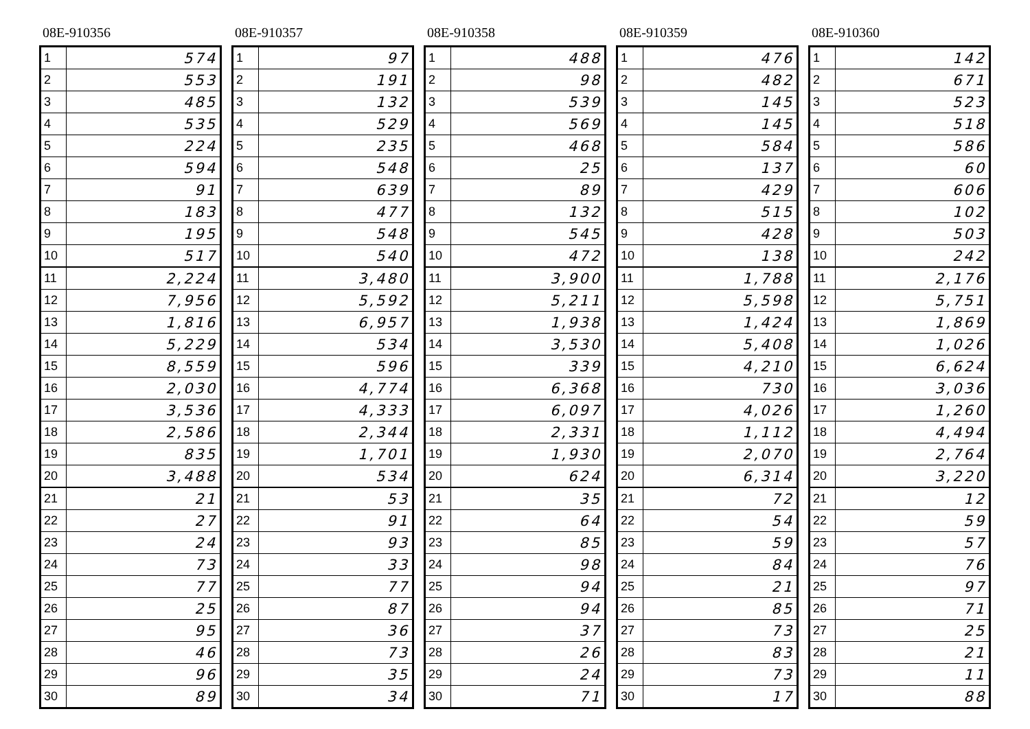08E-910356
| 1 | 574 |
| 2 | 553 |
| 3 | 485 |
| 4 | 535 |
| 5 | 224 |
| 6 | 594 |
| 7 | 91 |
| 8 | 183 |
| 9 | 195 |
| 10 | 517 |
| 11 | 2,224 |
| 12 | 7,956 |
| 13 | 1,816 |
| 14 | 5,229 |
| 15 | 8,559 |
| 16 | 2,030 |
| 17 | 3,536 |
| 18 | 2,586 |
| 19 | 835 |
| 20 | 3,488 |
| 21 | 21 |
| 22 | 27 |
| 23 | 24 |
| 24 | 73 |
| 25 | 77 |
| 26 | 25 |
| 27 | 95 |
| 28 | 46 |
| 29 | 96 |
| 30 | 89 |
08E-910357
| 1 | 97 |
| 2 | 191 |
| 3 | 132 |
| 4 | 529 |
| 5 | 235 |
| 6 | 548 |
| 7 | 639 |
| 8 | 477 |
| 9 | 548 |
| 10 | 540 |
| 11 | 3,480 |
| 12 | 5,592 |
| 13 | 6,957 |
| 14 | 534 |
| 15 | 596 |
| 16 | 4,774 |
| 17 | 4,333 |
| 18 | 2,344 |
| 19 | 1,701 |
| 20 | 534 |
| 21 | 53 |
| 22 | 91 |
| 23 | 93 |
| 24 | 33 |
| 25 | 77 |
| 26 | 87 |
| 27 | 36 |
| 28 | 73 |
| 29 | 35 |
| 30 | 34 |
08E-910358
| 1 | 488 |
| 2 | 98 |
| 3 | 539 |
| 4 | 569 |
| 5 | 468 |
| 6 | 25 |
| 7 | 89 |
| 8 | 132 |
| 9 | 545 |
| 10 | 472 |
| 11 | 3,900 |
| 12 | 5,211 |
| 13 | 1,938 |
| 14 | 3,530 |
| 15 | 339 |
| 16 | 6,368 |
| 17 | 6,097 |
| 18 | 2,331 |
| 19 | 1,930 |
| 20 | 624 |
| 21 | 35 |
| 22 | 64 |
| 23 | 85 |
| 24 | 98 |
| 25 | 94 |
| 26 | 94 |
| 27 | 37 |
| 28 | 26 |
| 29 | 24 |
| 30 | 71 |
08E-910359
| 1 | 476 |
| 2 | 482 |
| 3 | 145 |
| 4 | 145 |
| 5 | 584 |
| 6 | 137 |
| 7 | 429 |
| 8 | 515 |
| 9 | 428 |
| 10 | 138 |
| 11 | 1,788 |
| 12 | 5,598 |
| 13 | 1,424 |
| 14 | 5,408 |
| 15 | 4,210 |
| 16 | 730 |
| 17 | 4,026 |
| 18 | 1,112 |
| 19 | 2,070 |
| 20 | 6,314 |
| 21 | 72 |
| 22 | 54 |
| 23 | 59 |
| 24 | 84 |
| 25 | 21 |
| 26 | 85 |
| 27 | 73 |
| 28 | 83 |
| 29 | 73 |
| 30 | 17 |
08E-910360
| 1 | 142 |
| 2 | 671 |
| 3 | 523 |
| 4 | 518 |
| 5 | 586 |
| 6 | 60 |
| 7 | 606 |
| 8 | 102 |
| 9 | 503 |
| 10 | 242 |
| 11 | 2,176 |
| 12 | 5,751 |
| 13 | 1,869 |
| 14 | 1,026 |
| 15 | 6,624 |
| 16 | 3,036 |
| 17 | 1,260 |
| 18 | 4,494 |
| 19 | 2,764 |
| 20 | 3,220 |
| 21 | 12 |
| 22 | 59 |
| 23 | 57 |
| 24 | 76 |
| 25 | 97 |
| 26 | 71 |
| 27 | 25 |
| 28 | 21 |
| 29 | 11 |
| 30 | 88 |